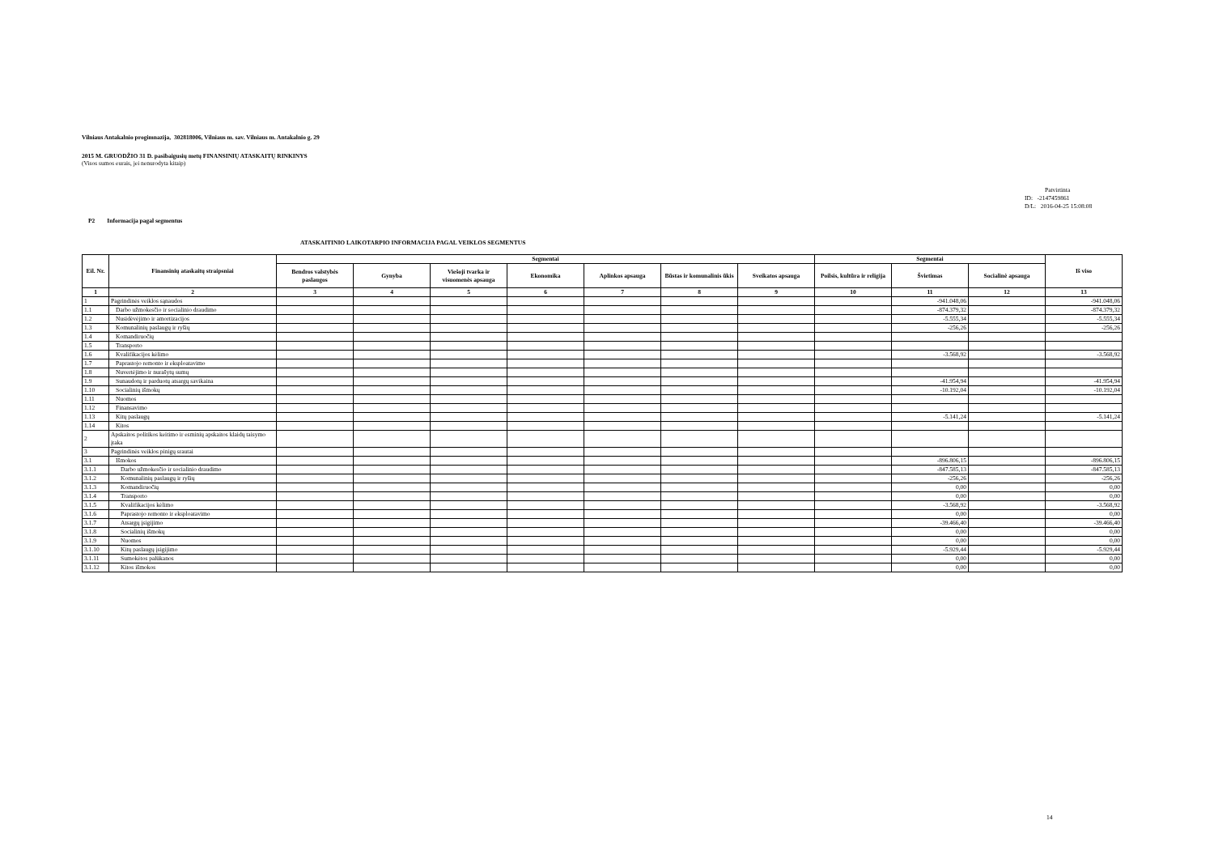Vilniaus Antakalnio progimnazija, 302818006, Vilniaus m. sav. Vilniaus m. Antakalnio g. 29
2015 M. GRUODŽIO 31 D. pasibaigusių metų FINANSINIŲ ATASKAITŲ RINKINYS
(Visos sumos eurais, jei nenurodyta kitaip)
Patvirtinta
ID: -2147459861
D/L: 2016-04-25 15:08:08
P2 Informacija pagal segmentus
ATASKAITINIO LAIKOTARPIO INFORMACIJA PAGAL VEIKLOS SEGMENTUS
| Eil. Nr. | Finansinių ataskaitų straipsniai | Segmentai | | | | | | | Segmentai | | | Iš viso |
| --- | --- | --- | --- | --- | --- | --- | --- | --- | --- | --- | --- | --- |
| | | Bendros valstybės paslaugos | Gynyba | Viešoji tvarka ir visuomenės apsauga | Ekonomika | Aplinkos apsauga | Būstas ir komunalinis ūkis | Sveikatos apsauga | Poilsis, kultūra ir religija | Švietimas | Socialinė apsauga | |
| 1 | 2 | 3 | 4 | 5 | 6 | 7 | 8 | 9 | 10 | 11 | 12 | 13 |
| 1 | Pagrindinės veiklos sąnaudos | | | | | | | | | -941.048,06 | | -941.048,06 |
| 1.1 | Darbo užmokesčio ir socialinio draudimo | | | | | | | | | -874.379,32 | | -874.379,32 |
| 1.2 | Nusidėvėjimo ir amortizacijos | | | | | | | | | -5.555,34 | | -5.555,34 |
| 1.3 | Komunalinių paslaugų ir ryšių | | | | | | | | | -256,26 | | -256,26 |
| 1.4 | Komandiruočių | | | | | | | | | | | |
| 1.5 | Transporto | | | | | | | | | | | |
| 1.6 | Kvalifikacijos kėlimo | | | | | | | | | -3.568,92 | | -3.568,92 |
| 1.7 | Paprastojo remonto ir eksploatavimo | | | | | | | | | | | |
| 1.8 | Nuvertėjimo ir nurašytų sumų | | | | | | | | | | | |
| 1.9 | Sunaudotų ir parduotų atsargų savikaina | | | | | | | | | -41.954,94 | | -41.954,94 |
| 1.10 | Socialinių išmokų | | | | | | | | | -10.192,04 | | -10.192,04 |
| 1.11 | Nuomos | | | | | | | | | | | |
| 1.12 | Finansavimo | | | | | | | | | | | |
| 1.13 | Kitų paslaugų | | | | | | | | | -5.141,24 | | -5.141,24 |
| 1.14 | Kitos | | | | | | | | | | | |
| 2 | Apskaitos politikos keitimo ir esminių apskaitos klaidų taisymo įtaka | | | | | | | | | | | |
| 3 | Pagrindinės veiklos pinigų srautai | | | | | | | | | | | |
| 3.1 | Išmokos | | | | | | | | | -896.806,15 | | -896.806,15 |
| 3.1.1 | Darbo užmokesčio ir socialinio draudimo | | | | | | | | | -847.585,13 | | -847.585,13 |
| 3.1.2 | Komunalinių paslaugų ir ryšių | | | | | | | | | -256,26 | | -256,26 |
| 3.1.3 | Komandiruočių | | | | | | | | | 0,00 | | 0,00 |
| 3.1.4 | Transporto | | | | | | | | | 0,00 | | 0,00 |
| 3.1.5 | Kvalifikacijos kėlimo | | | | | | | | | -3.568,92 | | -3.568,92 |
| 3.1.6 | Paprastojo remonto ir eksploatavimo | | | | | | | | | 0,00 | | 0,00 |
| 3.1.7 | Atsargų įsigijimo | | | | | | | | | -39.466,40 | | -39.466,40 |
| 3.1.8 | Socialinių išmokų | | | | | | | | | 0,00 | | 0,00 |
| 3.1.9 | Nuomos | | | | | | | | | 0,00 | | 0,00 |
| 3.1.10 | Kitų paslaugų įsigijimo | | | | | | | | | -5.929,44 | | -5.929,44 |
| 3.1.11 | Sumokėtos palūkanos | | | | | | | | | 0,00 | | 0,00 |
| 3.1.12 | Kitos išmokos | | | | | | | | | 0,00 | | 0,00 |
14